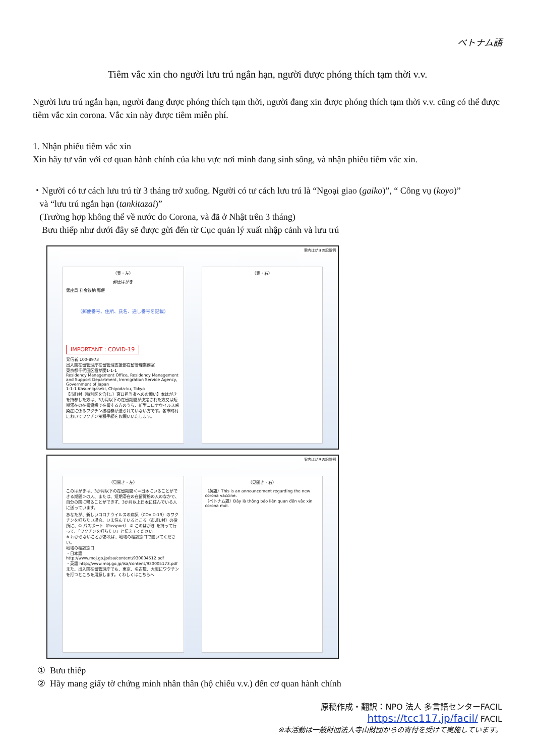ベトナム語
Tiêm vắc xin cho người lưu trú ngắn hạn, người được phóng thích tạm thời v.v.
Người lưu trú ngắn hạn, người đang được phóng thích tạm thời, người đang xin được phóng thích tạm thời v.v. cũng có thể được tiêm vắc xin corona. Vắc xin này được tiêm miễn phí.
1. Nhận phiếu tiêm vắc xin
Xin hãy tư vấn với cơ quan hành chính của khu vực nơi mình đang sinh sống, và nhận phiếu tiêm vắc xin.
・Người có tư cách lưu trú từ 3 tháng trở xuống. Người có tư cách lưu trú là “Ngoại giao (gaiko)”, “ Công vụ (koyo)”
và “lưu trú ngắn hạn (tankitazai)”
(Trường hợp không thể về nước do Corona, và đã ở Nhật trên 3 tháng)
Bưu thiếp như dưới đây sẽ được gửi đến từ Cục quản lý xuất nhập cảnh và lưu trú
案内はがきの記載例
（表・左）
郵便はがき
銀座局 料金後納 郵便
（郵便番号、住所、氏名、通し番号を記載）
IMPORTANT : COVID-19
発信者 100-8973
出入国在留管理庁在留管理支援部在留管理業務室
東京都千代田区霞が関1-1-1
Residency Management Office, Residency Management and Support Department, Immigration Service Agency, Government of Japan
1-1-1 Kasumigaseki, Chiyoda-ku, Tokyo
【市町村（特別区を含む。）窓口担当者へのお願い】本はがきを持参した方は、3カ月以下の在留期間が決定された方又は短期滞在の在留資格で在留する方のうち、新型コロナウイルス感染症に係るワクチン接種券が送られていない方です。各市町村においてワクチン接種手続をお願いいたします。
（表・右）
案内はがきの記載例
（見開き・左）
このはがきは、3か月以下の在留期間＜＝日本にいることができる期間＞の人、または、短期滞在の在留資格の人のなかで、自分の国に帰ることができず、3か月以上日本に住んでいる人に送っています。
あなたが、新しいコロナウイルスの病気（COVID-19）のワクチンを打ちたい場合、いま住んでいるところ（市,町,村）の役所に、① パスポート（Passport） ② このはがき を持って行って、「ワクチンを打ちたい」と伝えてください。
※ わからないことがあれば、地域の相談窓口で聞いてください。
地域の相談窓口
・日本語 http://www.moj.go.jp/isa/content/930004512.pdf
・英語 http://www.moj.go.jp/isa/content/930005173.pdf
また、出入国在留管理庁でも、東京、名古屋、大阪にワクチンを打つところを用意します。くわしくはこちらへ
（見開き・右）
（英語）This is an announcement regarding the new corona vaccine.
（ベトナム語）Đây là thông báo liên quan đến vắc xin corona mới.
① Bưu thiếp
② Hãy mang giấy tờ chứng minh nhân thân (hộ chiếu v.v.) đến cơ quan hành chính
原稿作成・翻訳：NPO 法人 多言語センターFACIL
https://tcc117.jp/facil/ FACIL
※本活動は一般財団法人寺山財団からの寄付を受けて実施しています。